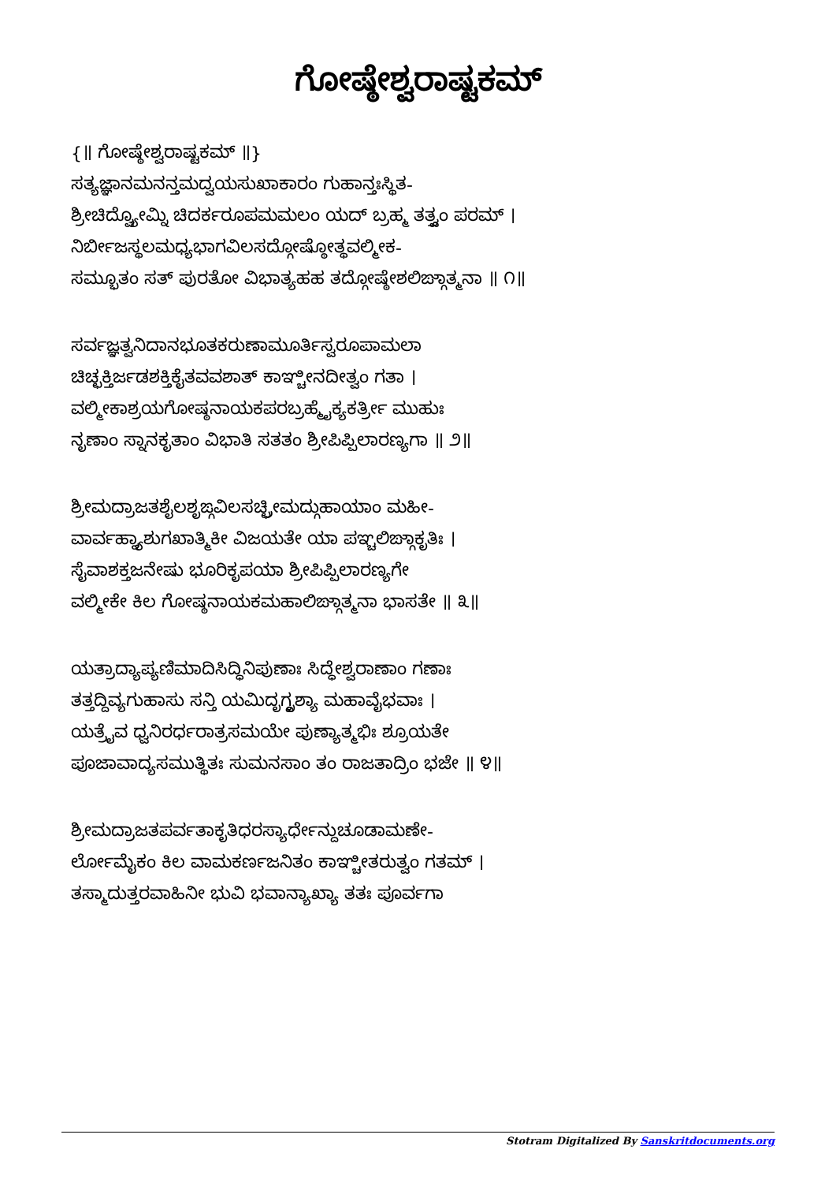ಗೋಷ್ಠೇಶ್ವರಾಷ್ಟಕಮ್
{॥ ಗೋಷ್ಠೇಶ್ವರಾಷ್ಟಕಮ್ ॥}
ಸತ್ಯಜ್ಞಾನಮನನ್ತಮದ್ವಯಸುಖಾಕಾರಂ ಗುಹಾನ್ತಃಸ್ಥಿತ-
ಶ್ರೀಚಿದ್ವ್ಯೋಮ್ನಿ ಚಿದರ್ಕರೂಪಮಮಲಂ ಯದ್ ಬ್ರಹ್ಮ ತತ್ತ್ವಂ ಪರಮ್ ।
ನಿರ್ಬೀಜಸ್ಥಲಮಧ್ಯಭಾಗವಿಲಸದ್ಗೋಷ್ಠೋತ್ಥವಲ್ಮೀಕ-
ಸಮ್ಭೂತಂ ಸತ್ ಪುರತೋ ವಿಭಾತ್ಯಹಹ ತದ್ಗೋಷ್ಠೇಶಲಿಙ್ಗಾತ್ಮನಾ ॥ ೧॥
ಸರ್ವಜ್ಞತ್ವನಿದಾನಭೂತಕರುಣಾಮೂರ್ತಿಸ್ವರೂಪಾಮಲಾ
ಚಿಚ್ಛಕ್ತಿರ್ಜಡಶಕ್ತಿಕೈತವವಶಾತ್ ಕಾಞ್ಚೀನದೀತ್ವಂ ಗತಾ ।
ವಲ್ಮೀಕಾಶ್ರಯಗೋಷ್ಠನಾಯಕಪರಬ್ರಹ್ಮೈಕ್ಯಕರ್ತ್ರೀ ಮುಹುಃ
ನೃಣಾಂ ಸ್ನಾನಕೃತಾಂ ವಿಭಾತಿ ಸತತಂ ಶ್ರೀಪಿಪ್ಪಿಲಾರಣ್ಯಗಾ ॥ ೨॥
ಶ್ರೀಮದ್ರಾಜತಶೈಲಶೃಙ್ಗವಿಲಸಚ್ಛ್ರೀಮದ್ಗುಹಾಯಾಂ ಮಹೀ-
ವಾರ್ವಹ್ನ್ಯಾಶುಗಖಾತ್ಮಿಕೀ ವಿಜಯತೇ ಯಾ ಪಞ್ಚಲಿಙ್ಗಾಕೃತಿಃ ।
ಸೈವಾಶಕ್ತಜನೇಷು ಭೂರಿಕೃಪಯಾ ಶ್ರೀಪಿಪ್ಪಿಲಾರಣ್ಯಗೇ
ವಲ್ಮೀಕೇ ಕಿಲ ಗೋಷ್ಠನಾಯಕಮಹಾಲಿಙ್ಗಾತ್ಮನಾ ಭಾಸತೇ ॥ ೩॥
ಯತ್ರಾದ್ಯಾಪ್ಯಣಿಮಾದಿಸಿದ್ಧಿನಿಪುಣಾಃ ಸಿದ್ಧೇಶ್ವರಾಣಾಂ ಗಣಾಃ
ತತ್ತದ್ದಿವ್ಯಗುಹಾಸು ಸನ್ತಿ ಯಮಿದೃಗ್ದೃಶ್ಯಾ ಮಹಾವೈಭವಾಃ ।
ಯತ್ರೈವ ಧ್ವನಿರರ್ಧರಾತ್ರಸಮಯೇ ಪುಣ್ಯಾತ್ಮಭಿಃ ಶ್ರೂಯತೇ
ಪೂಜಾವಾದ್ಯಸಮುತ್ಥಿತಃ ಸುಮನಸಾಂ ತಂ ರಾಜತಾದ್ರಿಂ ಭಜೇ ॥ ೪॥
ಶ್ರೀಮದ್ರಾಜತಪರ್ವತಾಕೃತಿಧರಸ್ಯಾರ್ಧೇನ್ದುಚೂಡಾಮಣೇ-
ರ್ಲೋಮೈಕಂ ಕಿಲ ವಾಮಕರ್ಣಜನಿತಂ ಕಾಞ್ಚೀತರುತ್ವಂ ಗತಮ್ ।
ತಸ್ಮಾದುತ್ತರವಾಹಿನೀ ಭುವಿ ಭವಾನ್ಯಾಖ್ಯಾ ತತಃ ಪೂರ್ವಗಾ
Stotram Digitalized By Sanskritdocuments.org